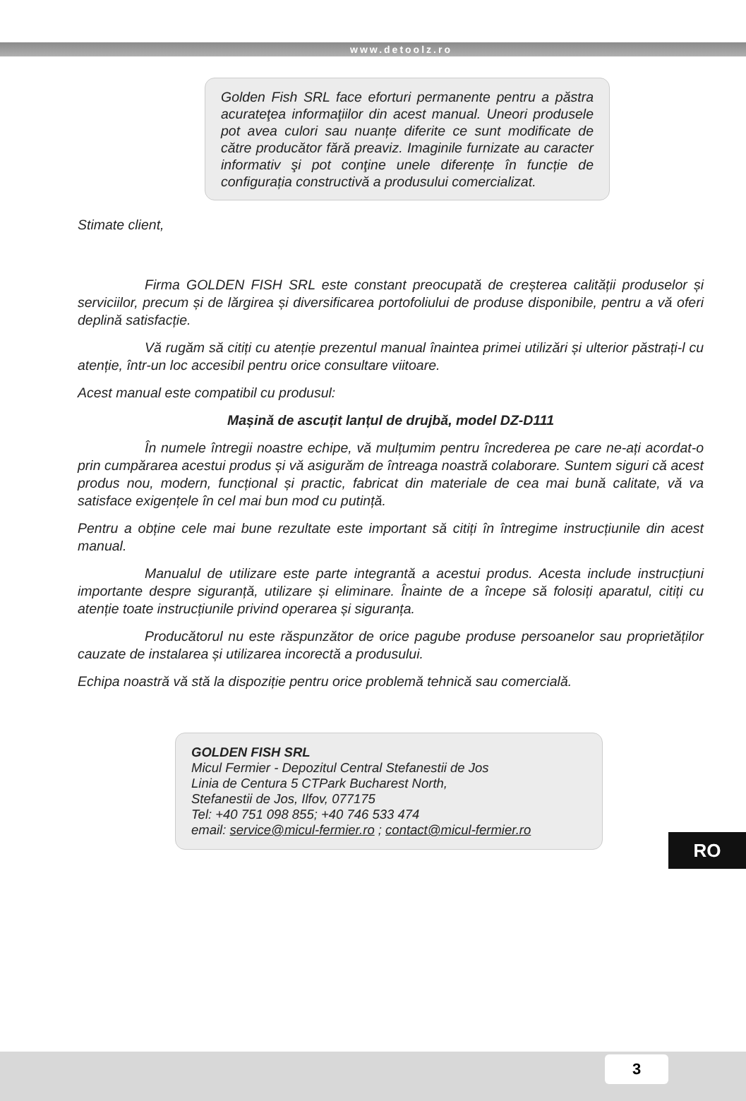www.detoolz.ro
Golden Fish SRL face eforturi permanente pentru a păstra acurateţea informaţiilor din acest manual. Uneori produsele pot avea culori sau nuanțe diferite ce sunt modificate de către producător fără preaviz. Imaginile furnizate au caracter informativ şi pot conţine unele diferențe în funcție de configurația constructivă a produsului comercializat.
Stimate client,
Firma GOLDEN FISH SRL este constant preocupată de creșterea calității produselor și serviciilor, precum și de lărgirea și diversificarea portofoliului de produse disponibile, pentru a vă oferi deplină satisfacție.
Vă rugăm să citiți cu atenție prezentul manual înaintea primei utilizări și ulterior păstrați-l cu atenție, într-un loc accesibil pentru orice consultare viitoare.
Acest manual este compatibil cu produsul:
Mașină de ascuțit lanțul de drujbă, model DZ-D111
În numele întregii noastre echipe, vă mulțumim pentru încrederea pe care ne-ați acordat-o prin cumpărarea acestui produs și vă asigurăm de întreaga noastră colaborare. Suntem siguri că acest produs nou, modern, funcțional și practic, fabricat din materiale de cea mai bună calitate, vă va satisface exigențele în cel mai bun mod cu putință.
Pentru a obține cele mai bune rezultate este important să citiți în întregime instrucțiunile din acest manual.
Manualul de utilizare este parte integrantă a acestui produs. Acesta include instrucțiuni importante despre siguranță, utilizare și eliminare. Înainte de a începe să folosiți aparatul, citiți cu atenție toate instrucțiunile privind operarea și siguranța.
Producătorul nu este răspunzător de orice pagube produse persoanelor sau proprietăților cauzate de instalarea și utilizarea incorectă a produsului.
Echipa noastră vă stă la dispoziție pentru orice problemă tehnică sau comercială.
RO
GOLDEN FISH SRL
Micul Fermier - Depozitul Central Stefanestii de Jos
Linia de Centura 5 CTPark Bucharest North,
Stefanestii de Jos, Ilfov, 077175
Tel: +40 751 098 855; +40 746 533 474
email: service@micul-fermier.ro ; contact@micul-fermier.ro
3